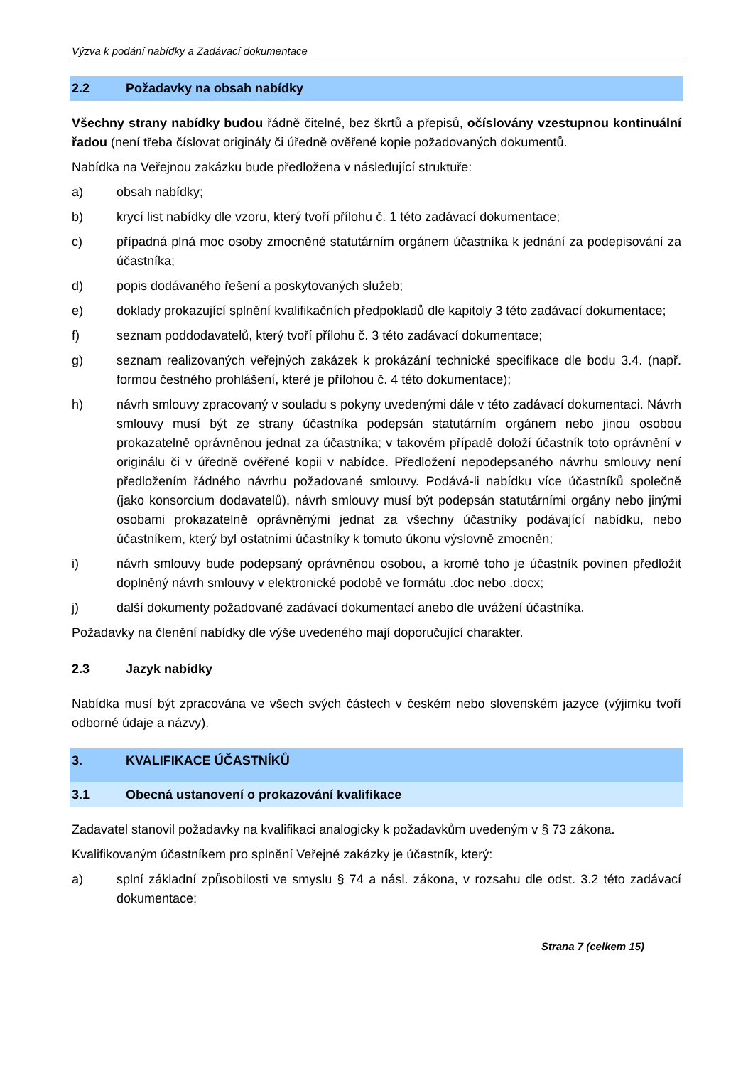Výzva k podání nabídky a Zadávací dokumentace
2.2 Požadavky na obsah nabídky
Všechny strany nabídky budou řádně čitelné, bez škrtů a přepisů, očíslovány vzestupnou kontinuální řadou (není třeba číslovat originály či úředně ověřené kopie požadovaných dokumentů.
Nabídka na Veřejnou zakázku bude předložena v následující struktuře:
a) obsah nabídky;
b) krycí list nabídky dle vzoru, který tvoří přílohu č. 1 této zadávací dokumentace;
c) případná plná moc osoby zmocněné statutárním orgánem účastníka k jednání za podepisování za účastníka;
d) popis dodávaného řešení a poskytovaných služeb;
e) doklady prokazující splnění kvalifikačních předpokladů dle kapitoly 3 této zadávací dokumentace;
f) seznam poddodavatelů, který tvoří přílohu č. 3 této zadávací dokumentace;
g) seznam realizovaných veřejných zakázek k prokázání technické specifikace dle bodu 3.4. (např. formou čestného prohlášení, které je přílohou č. 4 této dokumentace);
h) návrh smlouvy zpracovaný v souladu s pokyny uvedenými dále v této zadávací dokumentaci. Návrh smlouvy musí být ze strany účastníka podepsán statutárním orgánem nebo jinou osobou prokazatelně oprávněnou jednat za účastníka; v takovém případě doloží účastník toto oprávnění v originálu či v úředně ověřené kopii v nabídce. Předložení nepodepsaného návrhu smlouvy není předložením řádného návrhu požadované smlouvy. Podává-li nabídku více účastníků společně (jako konsorcium dodavatelů), návrh smlouvy musí být podepsán statutárními orgány nebo jinými osobami prokazatelně oprávněnými jednat za všechny účastníky podávající nabídku, nebo účastníkem, který byl ostatními účastníky k tomuto úkonu výslovně zmocněn;
i) návrh smlouvy bude podepsaný oprávněnou osobou, a kromě toho je účastník povinen předložit doplněný návrh smlouvy v elektronické podobě ve formátu .doc nebo .docx;
j) další dokumenty požadované zadávací dokumentací anebo dle uvážení účastníka.
Požadavky na členění nabídky dle výše uvedeného mají doporučující charakter.
2.3 Jazyk nabídky
Nabídka musí být zpracována ve všech svých částech v českém nebo slovenském jazyce (výjimku tvoří odborné údaje a názvy).
3. KVALIFIKACE ÚČASTNÍKŮ
3.1 Obecná ustanovení o prokazování kvalifikace
Zadavatel stanovil požadavky na kvalifikaci analogicky k požadavkům uvedeným v § 73 zákona.
Kvalifikovaným účastníkem pro splnění Veřejné zakázky je účastník, který:
a) splní základní způsobilosti ve smyslu § 74 a násl. zákona, v rozsahu dle odst. 3.2 této zadávací dokumentace;
Strana 7 (celkem 15)